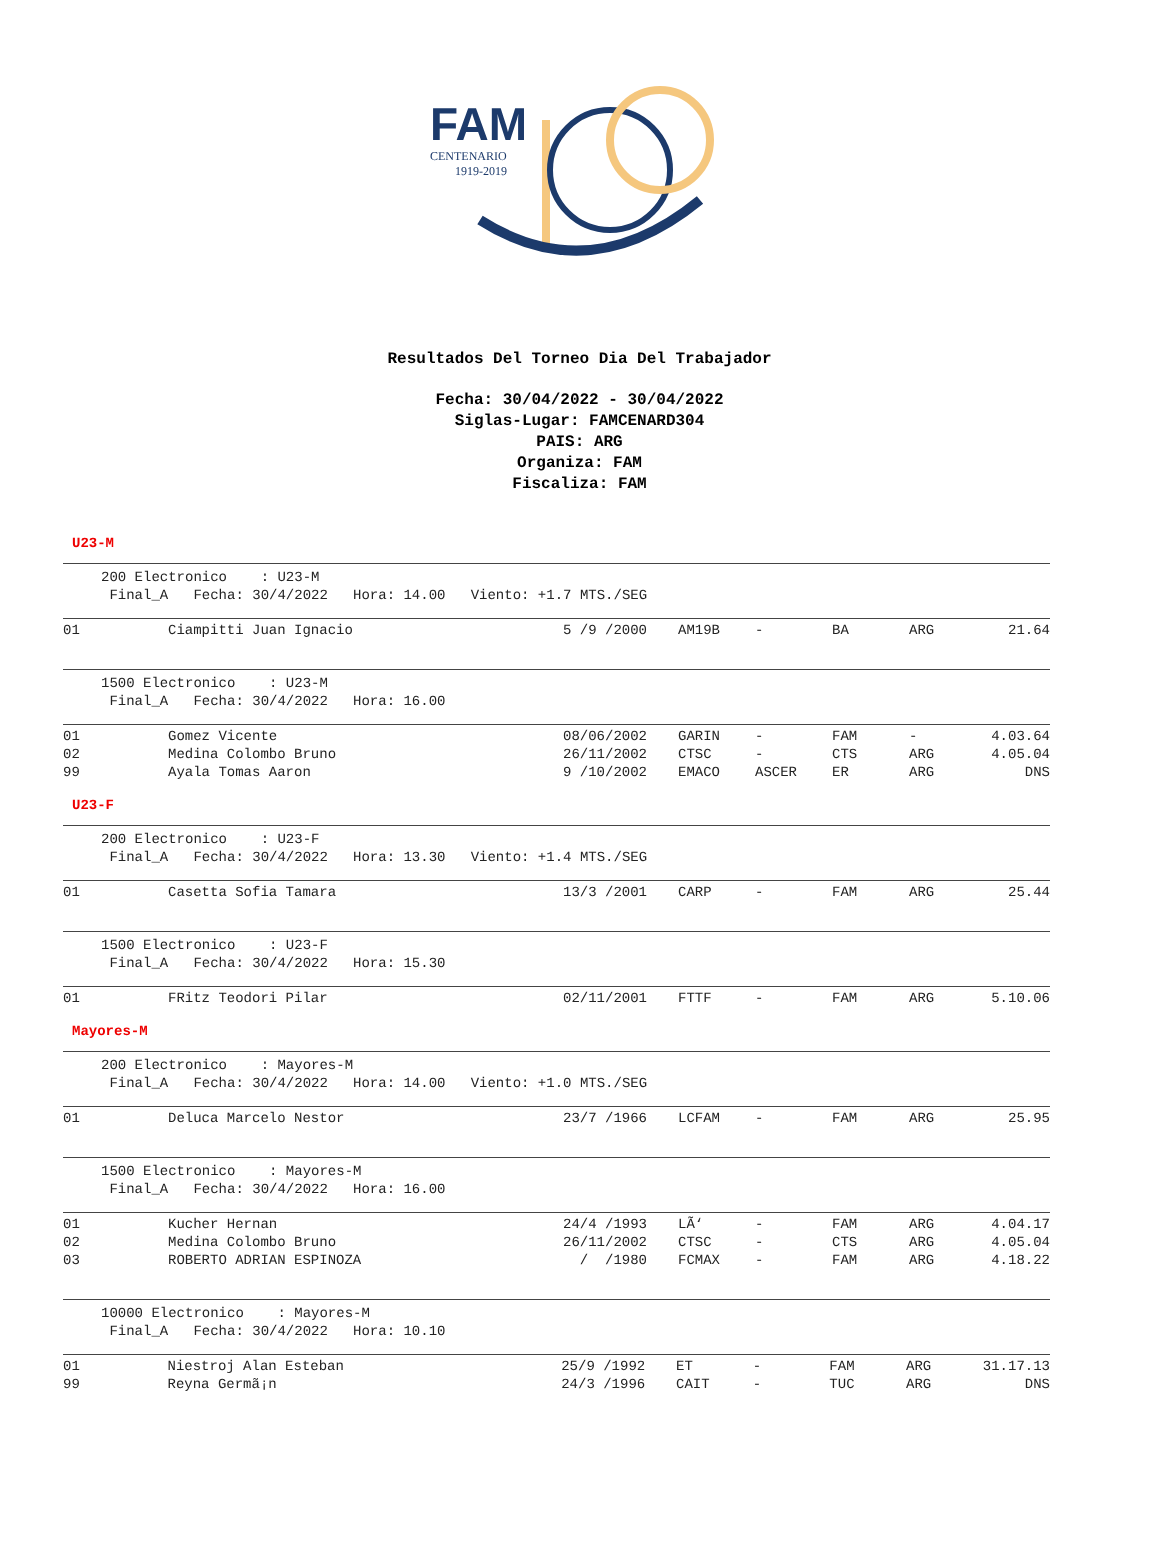FAM
CENTENARIO
1919-2019
Resultados Del Torneo Dia Del Trabajador
Fecha: 30/04/2022 - 30/04/2022
Siglas-Lugar: FAMCENARD304
PAIS: ARG
Organiza: FAM
Fiscaliza: FAM
U23-M
200 Electronico : U23-M Final_A Fecha: 30/4/2022 Hora: 14.00 Viento: +1.7 MTS./SEG
| 01 | Ciampitti Juan Ignacio | 5 /9 /2000 | AM19B | - | BA | ARG | 21.64 |
1500 Electronico : U23-M Final_A Fecha: 30/4/2022 Hora: 16.00
| 01 | Gomez Vicente | 08/06/2002 | GARIN | - | FAM | - | 4.03.64 |
| 02 | Medina Colombo Bruno | 26/11/2002 | CTSC | - | CTS | ARG | 4.05.04 |
| 99 | Ayala Tomas Aaron | 9 /10/2002 | EMACO | ASCER | ER | ARG | DNS |
U23-F
200 Electronico : U23-F Final_A Fecha: 30/4/2022 Hora: 13.30 Viento: +1.4 MTS./SEG
| 01 | Casetta Sofia Tamara | 13/3 /2001 | CARP | - | FAM | ARG | 25.44 |
1500 Electronico : U23-F Final_A Fecha: 30/4/2022 Hora: 15.30
| 01 | FRitz Teodori Pilar | 02/11/2001 | FTTF | - | FAM | ARG | 5.10.06 |
Mayores-M
200 Electronico : Mayores-M Final_A Fecha: 30/4/2022 Hora: 14.00 Viento: +1.0 MTS./SEG
| 01 | Deluca Marcelo Nestor | 23/7 /1966 | LCFAM | - | FAM | ARG | 25.95 |
1500 Electronico : Mayores-M Final_A Fecha: 30/4/2022 Hora: 16.00
| 01 | Kucher Hernan | 24/4 /1993 | LÃ‘ | - | FAM | ARG | 4.04.17 |
| 02 | Medina Colombo Bruno | 26/11/2002 | CTSC | - | CTS | ARG | 4.05.04 |
| 03 | ROBERTO ADRIAN ESPINOZA | / /1980 | FCMAX | - | FAM | ARG | 4.18.22 |
10000 Electronico : Mayores-M Final_A Fecha: 30/4/2022 Hora: 10.10
| 01 | Niestroj Alan Esteban | 25/9 /1992 | ET | - | FAM | ARG | 31.17.13 |
| 99 | Reyna Germã¡n | 24/3 /1996 | CAIT | - | TUC | ARG | DNS |